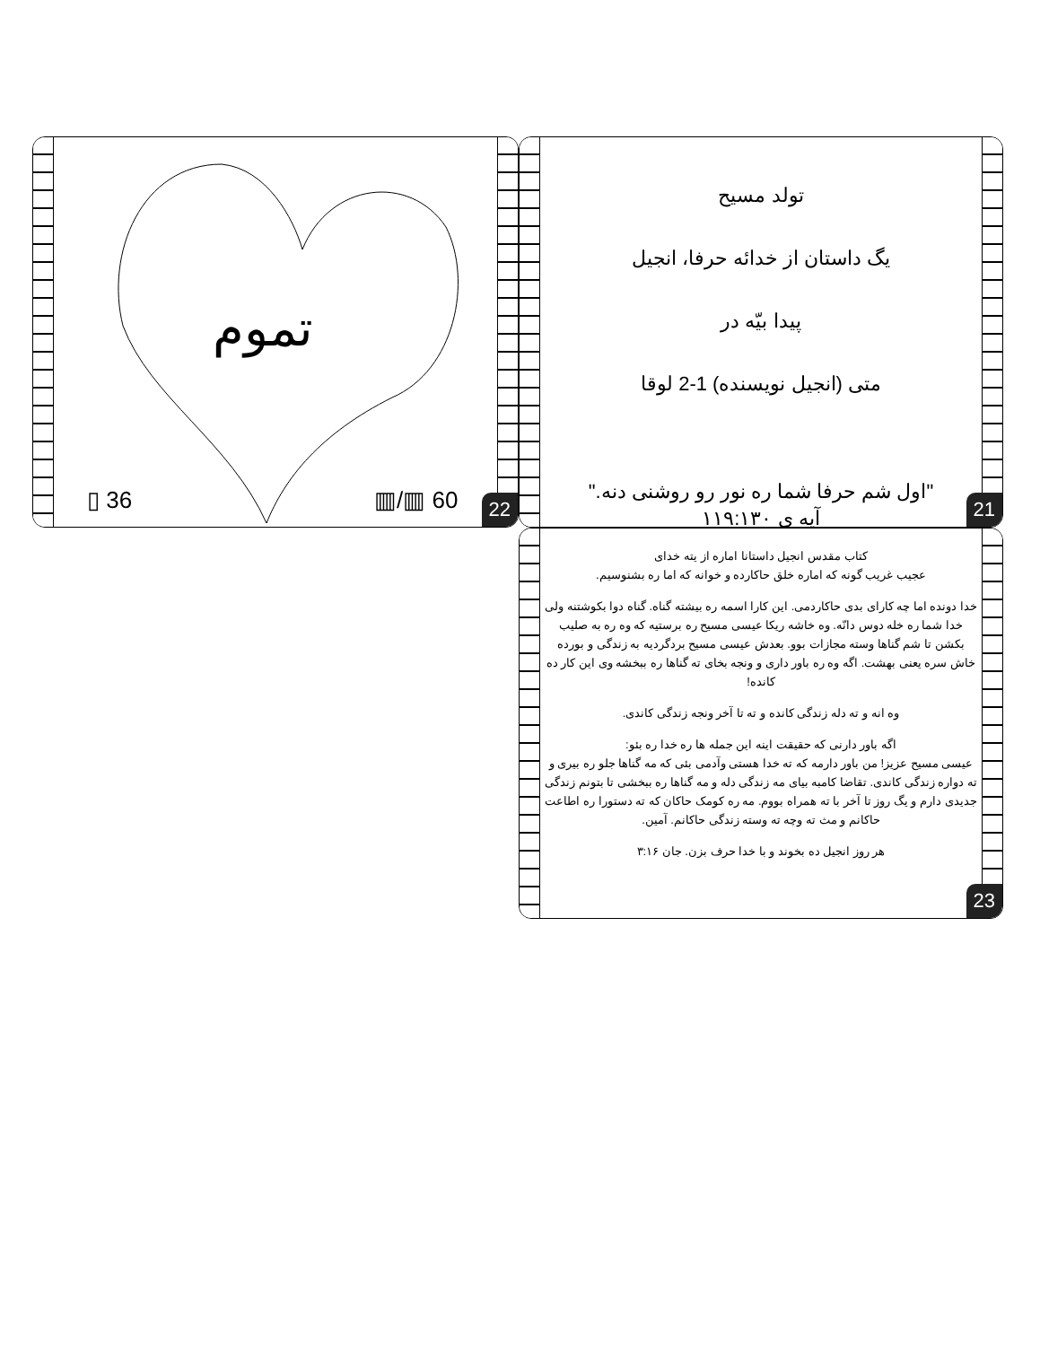تموم
▯ 36 ▥/▥ 60
22
تولد مسیح
یگ داستان از خدائه حرفا، انجیل
پیدا بیّه در
متی (انجیل نویسنده) 1-2 لوقا
"اول شم حرفا شما ره نور رو روشنی دنه."
آیه ی ۱۱۹:۱۳۰
21
کتاب مقدس انجیل داستانا اماره از یته خدای
عجیب غریب گونه که اماره خلق حاکارده و خوانه که اما ره بشنوسیم.
خدا دونده اما چه کارای بدی حاکاردمی. این کارا اسمه ره بیشته گناه. گناه دوا بکوشتنه ولی خدا شما ره خله دوس دانّه. وه خاشه ریکا عیسی مسیح ره برستیه که وه ره به صلیب بکشن تا شم گناها وسته مجازات بوو. بعدش عیسی مسیح بردگردیه به زندگی و بورده خاش سره یعنی بهشت. اگه وه ره باور داری و ونجه بخای ته گناها ره ببخشه وی این کار ده کانده!
وه انه و ته دله زندگی کانده و ته تا آخر ونجه زندگی کاندی.
اگه باور دارنی که حقیقت اینه این جمله ها ره خدا ره بئو:
عیسی مسیح عزیز! من باور دارمه که ته خدا هستی وآدمی بئی که مه گناها جلو ره بیری و ته دواره زندگی کاندی. تقاضا کامبه بیای مه زندگی دله و مه گناها ره ببخشی تا بتونم زندگی جدیدی دارم و یگ روز تا آخر با ته همراه بووم. مه ره کومک حاکان که ته دستورا ره اطاعت حاکانم و مث ته وچه ته وسته زندگی حاکانم. آمین.
هر روز انجیل ده بخوند و با خدا حرف بزن. جان ۳:۱۶
23